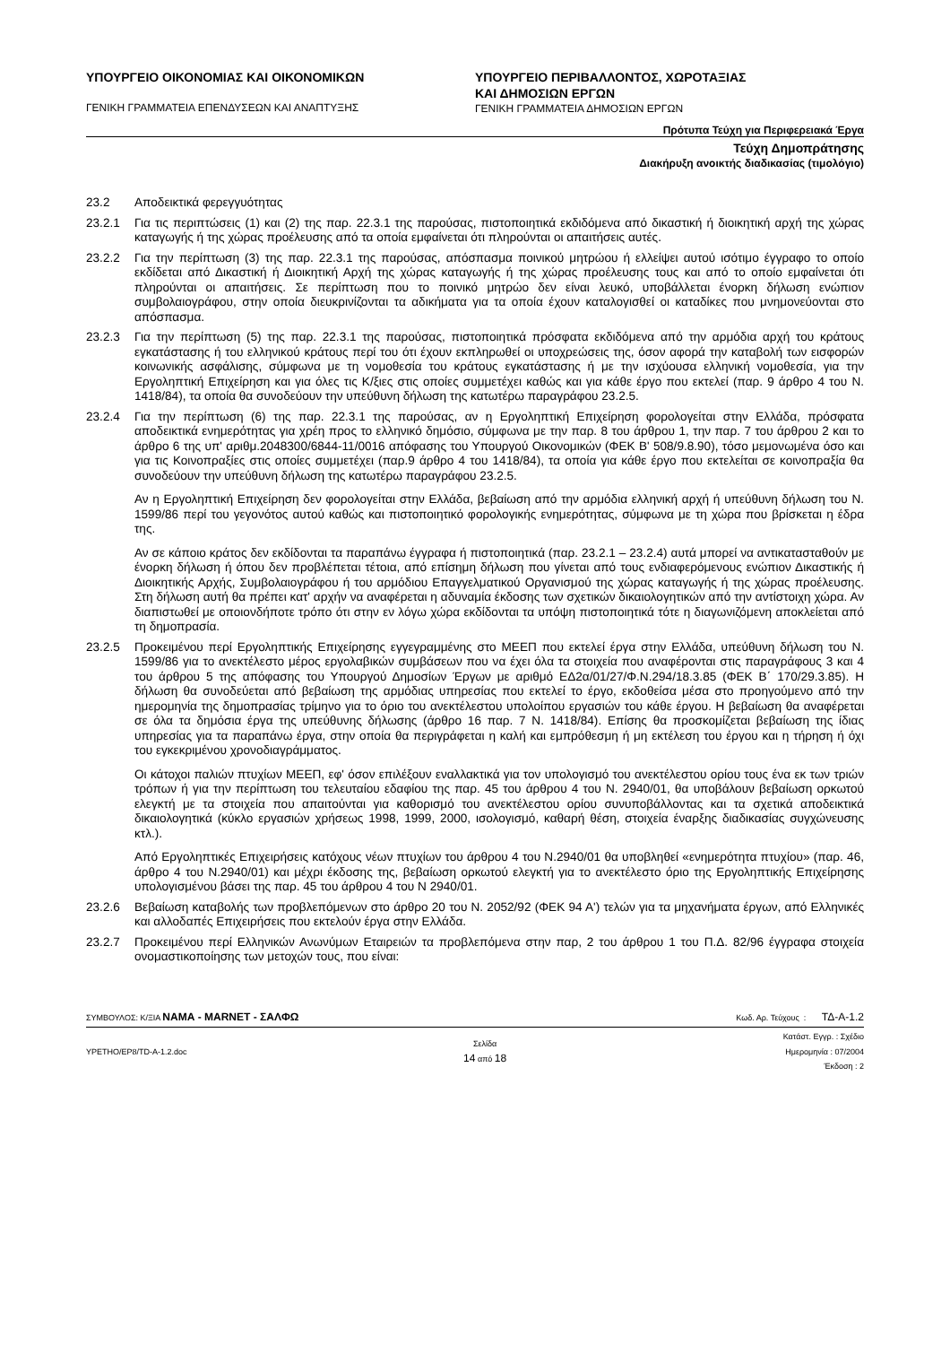ΥΠΟΥΡΓΕΙΟ ΟΙΚΟΝΟΜΙΑΣ ΚΑΙ ΟΙΚΟΝΟΜΙΚΩΝ
ΓΕΝΙΚΗ ΓΡΑΜΜΑΤΕΙΑ ΕΠΕΝΔΥΣΕΩΝ ΚΑΙ ΑΝΑΠΤΥΞΗΣ
ΥΠΟΥΡΓΕΙΟ ΠΕΡΙΒΑΛΛΟΝΤΟΣ, ΧΩΡΟΤΑΞΙΑΣ
ΚΑΙ ΔΗΜΟΣΙΩΝ ΕΡΓΩΝ
ΓΕΝΙΚΗ ΓΡΑΜΜΑΤΕΙΑ ΔΗΜΟΣΙΩΝ ΕΡΓΩΝ
Πρότυπα Τεύχη για Περιφερειακά Έργα
Τεύχη Δημοπράτησης
Διακήρυξη ανοικτής διαδικασίας (τιμολόγιο)
23.2 Αποδεικτικά φερεγγυότητας
23.2.1 Για τις περιπτώσεις (1) και (2) της παρ. 22.3.1 της παρούσας, πιστοποιητικά εκδιδόμενα από δικαστική ή διοικητική αρχή της χώρας καταγωγής ή της χώρας προέλευσης από τα οποία εμφαίνεται ότι πληρούνται οι απαιτήσεις αυτές.
23.2.2 Για την περίπτωση (3) της παρ. 22.3.1 της παρούσας, απόσπασμα ποινικού μητρώου ή ελλείψει αυτού ισότιμο έγγραφο το οποίο εκδίδεται από Δικαστική ή Διοικητική Αρχή της χώρας καταγωγής ή της χώρας προέλευσης τους και από το οποίο εμφαίνεται ότι πληρούνται οι απαιτήσεις. Σε περίπτωση που το ποινικό μητρώο δεν είναι λευκό, υποβάλλεται ένορκη δήλωση ενώπιον συμβολαιογράφου, στην οποία διευκρινίζονται τα αδικήματα για τα οποία έχουν καταλογισθεί οι καταδίκες που μνημονεύονται στο απόσπασμα.
23.2.3 Για την περίπτωση (5) της παρ. 22.3.1 της παρούσας, πιστοποιητικά πρόσφατα εκδιδόμενα από την αρμόδια αρχή του κράτους εγκατάστασης ή του ελληνικού κράτους περί του ότι έχουν εκπληρωθεί οι υποχρεώσεις της, όσον αφορά την καταβολή των εισφορών κοινωνικής ασφάλισης, σύμφωνα με τη νομοθεσία του κράτους εγκατάστασης ή με την ισχύουσα ελληνική νομοθεσία, για την Εργοληπτική Επιχείρηση και για όλες τις Κ/ξιες στις οποίες συμμετέχει καθώς και για κάθε έργο που εκτελεί (παρ. 9 άρθρο 4 του Ν. 1418/84), τα οποία θα συνοδεύουν την υπεύθυνη δήλωση της κατωτέρω παραγράφου 23.2.5.
23.2.4 Για την περίπτωση (6) της παρ. 22.3.1 της παρούσας, αν η Εργοληπτική Επιχείρηση φορολογείται στην Ελλάδα, πρόσφατα αποδεικτικά ενημερότητας για χρέη προς το ελληνικό δημόσιο, σύμφωνα με την παρ. 8 του άρθρου 1, την παρ. 7 του άρθρου 2 και το άρθρο 6 της υπ' αριθμ.2048300/6844-11/0016 απόφασης του Υπουργού Οικονομικών (ΦΕΚ Β' 508/9.8.90), τόσο μεμονωμένα όσο και για τις Κοινοπραξίες στις οποίες συμμετέχει (παρ.9 άρθρο 4 του 1418/84), τα οποία για κάθε έργο που εκτελείται σε κοινοπραξία θα συνοδεύουν την υπεύθυνη δήλωση της κατωτέρω παραγράφου 23.2.5.
Αν η Εργοληπτική Επιχείρηση δεν φορολογείται στην Ελλάδα, βεβαίωση από την αρμόδια ελληνική αρχή ή υπεύθυνη δήλωση του Ν. 1599/86 περί του γεγονότος αυτού καθώς και πιστοποιητικό φορολογικής ενημερότητας, σύμφωνα με τη χώρα που βρίσκεται η έδρα της.
Αν σε κάποιο κράτος δεν εκδίδονται τα παραπάνω έγγραφα ή πιστοποιητικά (παρ. 23.2.1 – 23.2.4) αυτά μπορεί να αντικατασταθούν με ένορκη δήλωση ή όπου δεν προβλέπεται τέτοια, από επίσημη δήλωση που γίνεται από τους ενδιαφερόμενους ενώπιον Δικαστικής ή Διοικητικής Αρχής, Συμβολαιογράφου ή του αρμόδιου Επαγγελματικού Οργανισμού της χώρας καταγωγής ή της χώρας προέλευσης. Στη δήλωση αυτή θα πρέπει κατ' αρχήν να αναφέρεται η αδυναμία έκδοσης των σχετικών δικαιολογητικών από την αντίστοιχη χώρα. Αν διαπιστωθεί με οποιονδήποτε τρόπο ότι στην εν λόγω χώρα εκδίδονται τα υπόψη πιστοποιητικά τότε η διαγωνιζόμενη αποκλείεται από τη δημοπρασία.
23.2.5 Προκειμένου περί Εργοληπτικής Επιχείρησης εγγεγραμμένης στο ΜΕΕΠ που εκτελεί έργα στην Ελλάδα, υπεύθυνη δήλωση του Ν. 1599/86 για το ανεκτέλεστο μέρος εργολαβικών συμβάσεων που να έχει όλα τα στοιχεία που αναφέρονται στις παραγράφους 3 και 4 του άρθρου 5 της απόφασης του Υπουργού Δημοσίων Έργων με αριθμό ΕΔ2α/01/27/Φ.Ν.294/18.3.85 (ΦΕΚ Β΄ 170/29.3.85). Η δήλωση θα συνοδεύεται από βεβαίωση της αρμόδιας υπηρεσίας που εκτελεί το έργο, εκδοθείσα μέσα στο προηγούμενο από την ημερομηνία της δημοπρασίας τρίμηνο για το όριο του ανεκτέλεστου υπολοίπου εργασιών του κάθε έργου. Η βεβαίωση θα αναφέρεται σε όλα τα δημόσια έργα της υπεύθυνης δήλωσης (άρθρο 16 παρ. 7 Ν. 1418/84). Επίσης θα προσκομίζεται βεβαίωση της ίδιας υπηρεσίας για τα παραπάνω έργα, στην οποία θα περιγράφεται η καλή και εμπρόθεσμη ή μη εκτέλεση του έργου και η τήρηση ή όχι του εγκεκριμένου χρονοδιαγράμματος.
Οι κάτοχοι παλιών πτυχίων ΜΕΕΠ, εφ' όσον επιλέξουν εναλλακτικά για τον υπολογισμό του ανεκτέλεστου ορίου τους ένα εκ των τριών τρόπων ή για την περίπτωση του τελευταίου εδαφίου της παρ. 45 του άρθρου 4 του Ν. 2940/01, θα υποβάλουν βεβαίωση ορκωτού ελεγκτή με τα στοιχεία που απαιτούνται για καθορισμό του ανεκτέλεστου ορίου συνυποβάλλοντας και τα σχετικά αποδεικτικά δικαιολογητικά (κύκλο εργασιών χρήσεως 1998, 1999, 2000, ισολογισμό, καθαρή θέση, στοιχεία έναρξης διαδικασίας συγχώνευσης κτλ.).
Από Εργοληπτικές Επιχειρήσεις κατόχους νέων πτυχίων του άρθρου 4 του Ν.2940/01 θα υποβληθεί «ενημερότητα πτυχίου» (παρ. 46, άρθρο 4 του Ν.2940/01) και μέχρι έκδοσης της, βεβαίωση ορκωτού ελεγκτή για το ανεκτέλεστο όριο της Εργοληπτικής Επιχείρησης υπολογισμένου βάσει της παρ. 45 του άρθρου 4 του Ν 2940/01.
23.2.6 Βεβαίωση καταβολής των προβλεπόμενων στο άρθρο 20 του Ν. 2052/92 (ΦΕΚ 94 Α') τελών για τα μηχανήματα έργων, από Ελληνικές και αλλοδαπές Επιχειρήσεις που εκτελούν έργα στην Ελλάδα.
23.2.7 Προκειμένου περί Ελληνικών Ανωνύμων Εταιρειών τα προβλεπόμενα στην παρ, 2 του άρθρου 1 του Π.Δ. 82/96 έγγραφα στοιχεία ονομαστικοποίησης των μετοχών τους, που είναι:
ΣΥΜΒΟΥΛΟΣ: Κ/ΞΙΑ ΝΑΜΑ - MARNET - ΣΑΛΦΩ Κωδ. Αρ. Τεύχους : ΤΔ-Α-1.2
ΥΡΕΤΗΟ/ΕΡ8/TD-A-1.2.doc Σελίδα
14 από 18 Κατάστ. Εγγρ. : Σχέδιο
Ημερομηνία : 07/2004
Έκδοση : 2